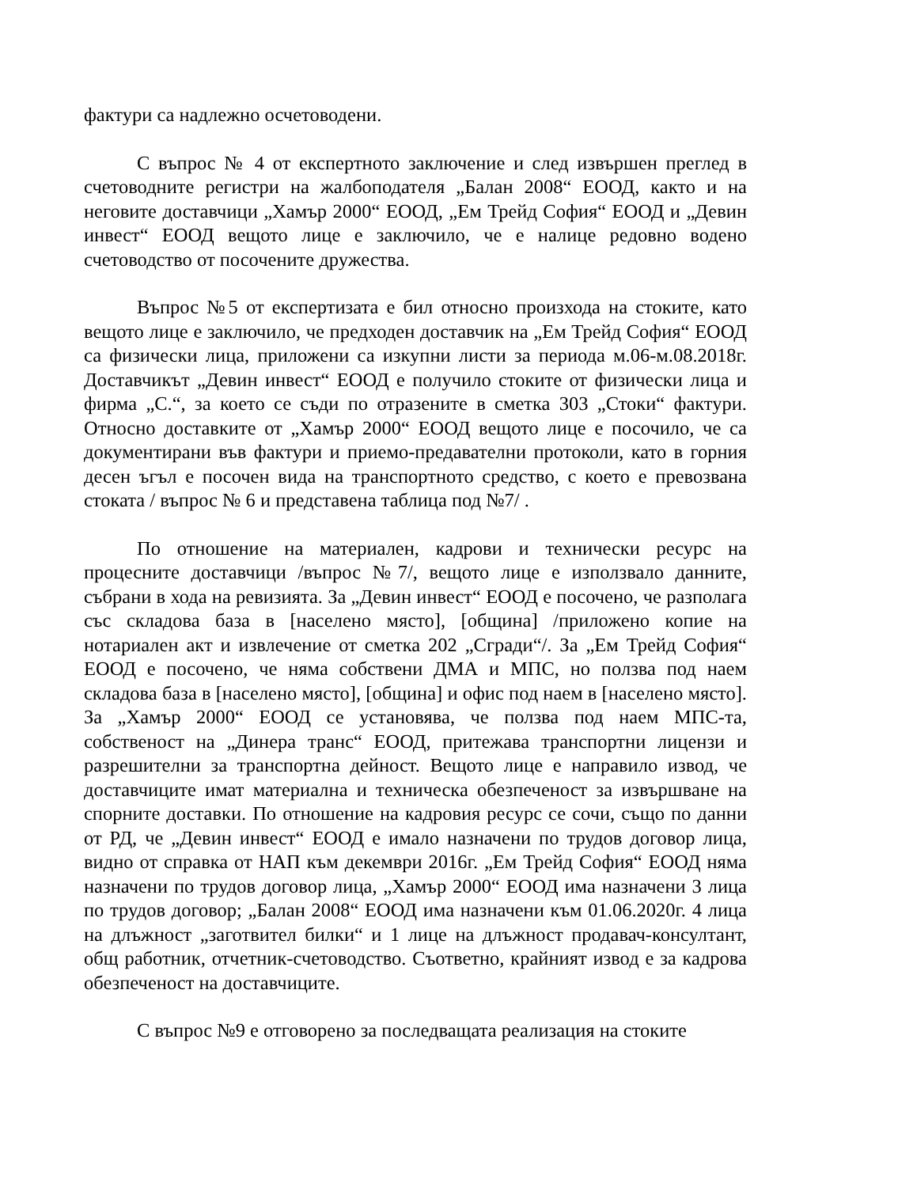фактури са надлежно осчетоводени.
С въпрос № 4 от експертното заключение и след извършен преглед в счетоводните регистри на жалбоподателя „Балан 2008“ ЕООД, както и на неговите доставчици „Хамър 2000“ ЕООД, „Ем Трейд София“ ЕООД и „Девин инвест“ ЕООД вещото лице е заключило, че е налице редовно водено счетоводство от посочените дружества.
Въпрос №5 от експертизата е бил относно произхода на стоките, като вещото лице е заключило, че предходен доставчик на „Ем Трейд София“ ЕООД са физически лица, приложени са изкупни листи за периода м.06-м.08.2018г. Доставчикът „Девин инвест“ ЕООД е получило стоките от физически лица и фирма „С.“, за което се съди по отразените в сметка 303 „Стоки“ фактури. Относно доставките от „Хамър 2000“ ЕООД вещото лице е посочило, че са документирани във фактури и приемо-предавателни протоколи, като в горния десен ъгъл е посочен вида на транспортното средство, с което е превозвана стоката / въпрос № 6 и представена таблица под №7/ .
По отношение на материален, кадрови и технически ресурс на процесните доставчици /въпрос №7/, вещото лице е използвало данните, събрани в хода на ревизията. За „Девин инвест“ ЕООД е посочено, че разполага със складова база в [населено място], [община] /приложено копие на нотариален акт и извлечение от сметка 202 „Сгради“/. За „Ем Трейд София“ ЕООД е посочено, че няма собствени ДМА и МПС, но ползва под наем складова база в [населено място], [община] и офис под наем в [населено място]. За „Хамър 2000“ ЕООД се установява, че ползва под наем МПС-та, собственост на „Динера транс“ ЕООД, притежава транспортни лицензи и разрешителни за транспортна дейност. Вещото лице е направило извод, че доставчиците имат материална и техническа обезпеченост за извършване на спорните доставки. По отношение на кадровия ресурс се сочи, също по данни от РД, че „Девин инвест“ ЕООД е имало назначени по трудов договор лица, видно от справка от НАП към декември 2016г. „Ем Трейд София“ ЕООД няма назначени по трудов договор лица, „Хамър 2000“ ЕООД има назначени 3 лица по трудов договор; „Балан 2008“ ЕООД има назначени към 01.06.2020г. 4 лица на длъжност „заготвител билки“ и 1 лице на длъжност продавач-консултант, общ работник, отчетник-счетоводство. Съответно, крайният извод е за кадрова обезпеченост на доставчиците.
С въпрос №9 е отговорено за последващата реализация на стоките